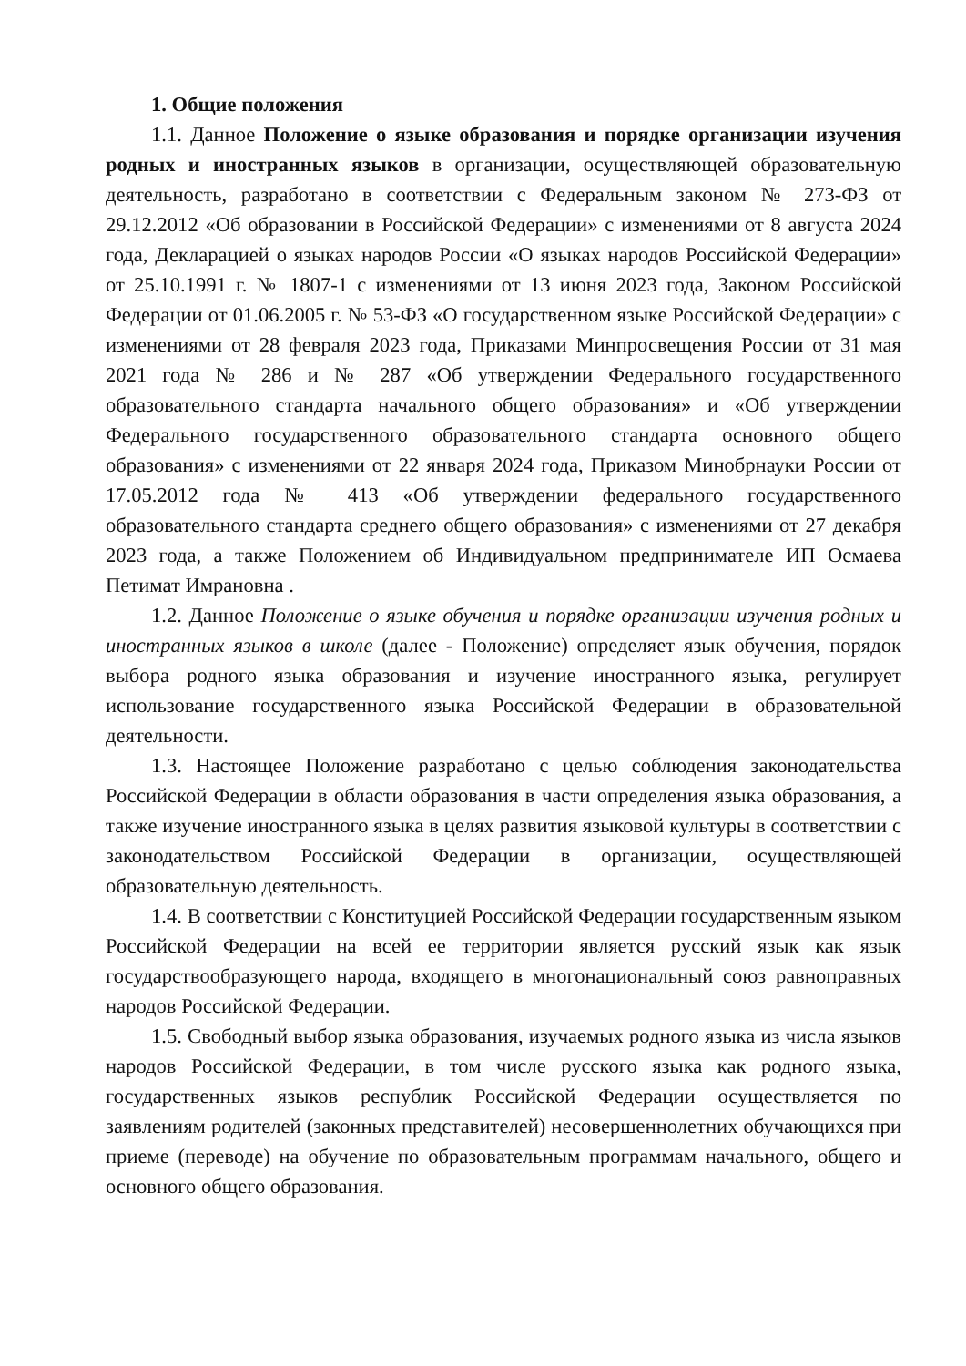1. Общие положения
1.1. Данное Положение о языке образования и порядке организации изучения родных и иностранных языков в организации, осуществляющей образовательную деятельность, разработано в соответствии с Федеральным законом № 273-ФЗ от 29.12.2012 «Об образовании в Российской Федерации» с изменениями от 8 августа 2024 года, Декларацией о языках народов России «О языках народов Российской Федерации» от 25.10.1991 г. № 1807-1 с изменениями от 13 июня 2023 года, Законом Российской Федерации от 01.06.2005 г. № 53-ФЗ «О государственном языке Российской Федерации» с изменениями от 28 февраля 2023 года, Приказами Минпросвещения России от 31 мая 2021 года № 286 и № 287 «Об утверждении Федерального государственного образовательного стандарта начального общего образования» и «Об утверждении Федерального государственного образовательного стандарта основного общего образования» с изменениями от 22 января 2024 года, Приказом Минобрнауки России от 17.05.2012 года № 413 «Об утверждении федерального государственного образовательного стандарта среднего общего образования» с изменениями от 27 декабря 2023 года, а также Положением об Индивидуальном предпринимателе ИП Осмаева Петимат Имрановна .
1.2. Данное Положение о языке обучения и порядке организации изучения родных и иностранных языков в школе (далее - Положение) определяет язык обучения, порядок выбора родного языка образования и изучение иностранного языка, регулирует использование государственного языка Российской Федерации в образовательной деятельности.
1.3. Настоящее Положение разработано с целью соблюдения законодательства Российской Федерации в области образования в части определения языка образования, а также изучение иностранного языка в целях развития языковой культуры в соответствии с законодательством Российской Федерации в организации, осуществляющей образовательную деятельность.
1.4. В соответствии с Конституцией Российской Федерации государственным языком Российской Федерации на всей ее территории является русский язык как язык государствообразующего народа, входящего в многонациональный союз равноправных народов Российской Федерации.
1.5. Свободный выбор языка образования, изучаемых родного языка из числа языков народов Российской Федерации, в том числе русского языка как родного языка, государственных языков республик Российской Федерации осуществляется по заявлениям родителей (законных представителей) несовершеннолетних обучающихся при приеме (переводе) на обучение по образовательным программам начального, общего и основного общего образования.